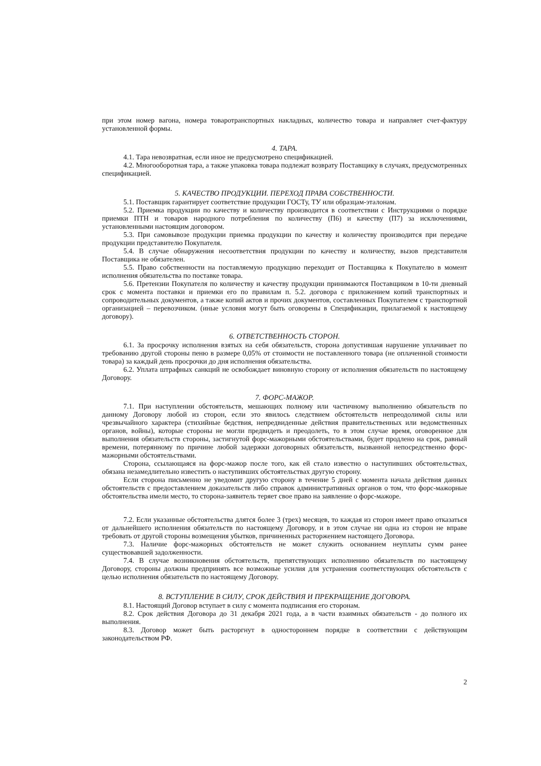при этом номер вагона, номера товаротранспортных накладных, количество товара и направляет счет-фактуру установленной формы.
4. ТАРА.
4.1. Тара невозвратная, если иное не предусмотрено спецификацией.
4.2. Многооборотная тара, а также упаковка товара подлежат возврату Поставщику в случаях, предусмотренных спецификацией.
5. КАЧЕСТВО ПРОДУКЦИИ. ПЕРЕХОД ПРАВА СОБСТВЕННОСТИ.
5.1. Поставщик гарантирует соответствие продукции ГОСТу, ТУ или образцам-эталонам.
5.2. Приемка продукции по качеству и количеству производится в соответствии с Инструкциями о порядке приемки ПТН и товаров народного потребления по количеству (П6) и качеству (П7) за исключениями, установленными настоящим договором.
5.3. При самовывозе продукции приемка продукции по качеству и количеству производится при передаче продукции представителю Покупателя.
5.4. В случае обнаружения несоответствия продукции по качеству и количеству, вызов представителя Поставщика не обязателен.
5.5. Право собственности на поставляемую продукцию переходит от Поставщика к Покупателю в момент исполнения обязательства по поставке товара.
5.6. Претензии Покупателя по количеству и качеству продукции принимаются Поставщиком в 10-ти дневный срок с момента поставки и приемки его по правилам п. 5.2. договора с приложением копий транспортных и сопроводительных документов, а также копий актов и прочих документов, составленных Покупателем с транспортной организацией – перевозчиком. (иные условия могут быть оговорены в Спецификации, прилагаемой к настоящему договору).
6. ОТВЕТСТВЕННОСТЬ СТОРОН.
6.1. За просрочку исполнения взятых на себя обязательств, сторона допустившая нарушение уплачивает по требованию другой стороны пеню в размере 0,05% от стоимости не поставленного товара (не оплаченной стоимости товара) за каждый день просрочки до дня исполнения обязательства.
6.2. Уплата штрафных санкций не освобождает виновную сторону от исполнения обязательств по настоящему Договору.
7. ФОРС-МАЖОР.
7.1. При наступлении обстоятельств, мешающих полному или частичному выполнению обязательств по данному Договору любой из сторон, если это явилось следствием обстоятельств непреодолимой силы или чрезвычайного характера (стихийные бедствия, непредвиденные действия правительственных или ведомственных органов, войны), которые стороны не могли предвидеть и преодолеть, то в этом случае время, оговоренное для выполнения обязательств стороны, застигнутой форс-мажорными обстоятельствами, будет продлено на срок, равный времени, потерянному по причине любой задержки договорных обязательств, вызванной непосредственно форс-мажорными обстоятельствами.
Сторона, ссылающаяся на форс-мажор после того, как ей стало известно о наступивших обстоятельствах, обязана незамедлительно известить о наступивших обстоятельствах другую сторону.
Если сторона письменно не уведомит другую сторону в течение 5 дней с момента начала действия данных обстоятельств с предоставлением доказательств либо справок административных органов о том, что форс-мажорные обстоятельства имели место, то сторона-заявитель теряет свое право на заявление о форс-мажоре.
7.2. Если указанные обстоятельства длятся более 3 (трех) месяцев, то каждая из сторон имеет право отказаться от дальнейшего исполнения обязательств по настоящему Договору, и в этом случае ни одна из сторон не вправе требовать от другой стороны возмещения убытков, причиненных расторжением настоящего Договора.
7.3. Наличие форс-мажорных обстоятельств не может служить основанием неуплаты сумм ранее существовавшей задолженности.
7.4. В случае возникновения обстоятельств, препятствующих исполнению обязательств по настоящему Договору, стороны должны предпринять все возможные усилия для устранения соответствующих обстоятельств с целью исполнения обязательств по настоящему Договору.
8. ВСТУПЛЕНИЕ В СИЛУ, СРОК ДЕЙСТВИЯ И ПРЕКРАЩЕНИЕ ДОГОВОРА.
8.1. Настоящий Договор вступает в силу с момента подписания его сторонам.
8.2. Срок действия Договора до 31 декабря 2021 года, а в части взаимных обязательств - до полного их выполнения.
8.3. Договор может быть расторгнут в одностороннем порядке в соответствии с действующим законодательством РФ.
2